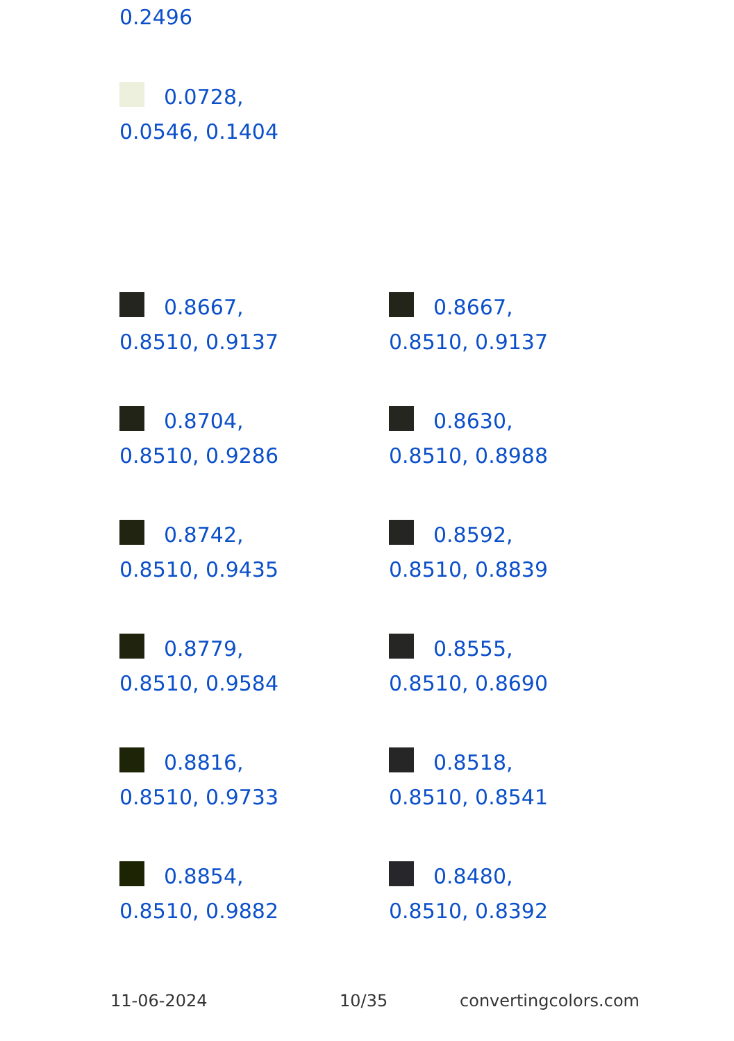0.2496
0.0728, 0.0546, 0.1404
0.8667, 0.8510, 0.9137
0.8667, 0.8510, 0.9137
0.8704, 0.8510, 0.9286
0.8630, 0.8510, 0.8988
0.8742, 0.8510, 0.9435
0.8592, 0.8510, 0.8839
0.8779, 0.8510, 0.9584
0.8555, 0.8510, 0.8690
0.8816, 0.8510, 0.9733
0.8518, 0.8510, 0.8541
0.8854, 0.8510, 0.9882
0.8480, 0.8510, 0.8392
11-06-2024 10/35 convertingcolors.com